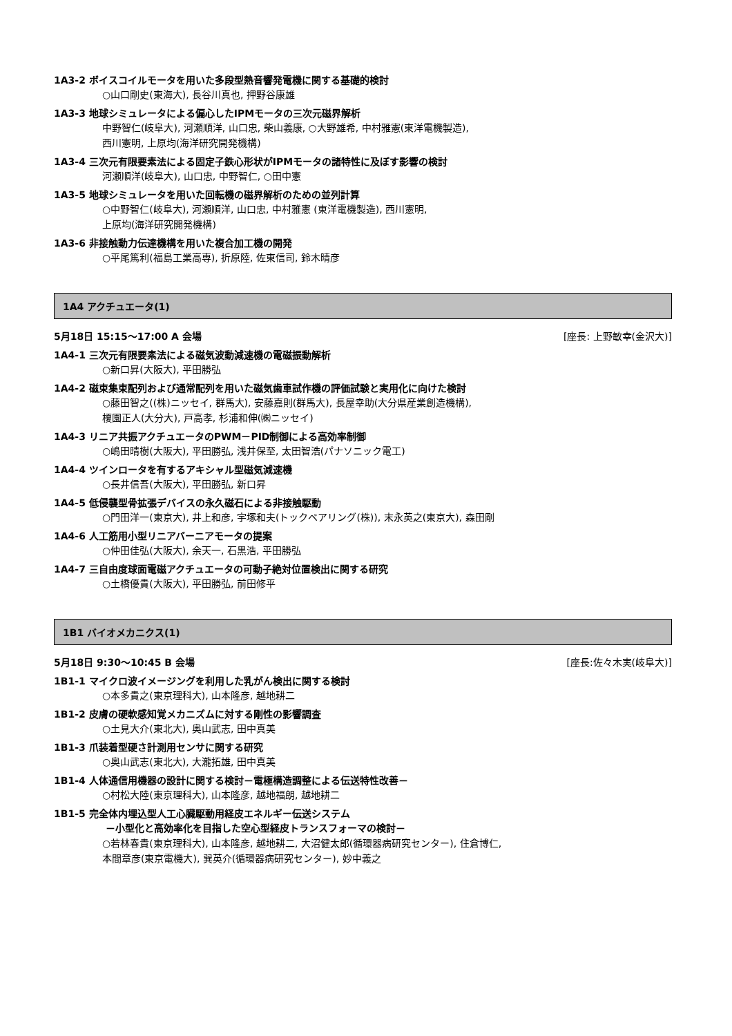1A3-2 ボイスコイルモータを用いた多段型熱音響発電機に関する基礎的検討
○山口剛史(東海大), 長谷川真也, 押野谷康雄
1A3-3 地球シミュレータによる偏心したIPMモータの三次元磁界解析
中野智仁(岐阜大), 河瀬順洋, 山口忠, 柴山義康, ○大野雄希, 中村雅憲(東洋電機製造),
西川憲明, 上原均(海洋研究開発機構)
1A3-4 三次元有限要素法による固定子鉄心形状がIPMモータの諸特性に及ぼす影響の検討
河瀬順洋(岐阜大), 山口忠, 中野智仁, ○田中憲
1A3-5 地球シミュレータを用いた回転機の磁界解析のための並列計算
○中野智仁(岐阜大), 河瀬順洋, 山口忠, 中村雅憲 (東洋電機製造), 西川憲明,
上原均(海洋研究開発機構)
1A3-6 非接触動力伝達機構を用いた複合加工機の開発
○平尾篤利(福島工業高専), 折原陸, 佐東信司, 鈴木晴彦
1A4 アクチュエータ(1)
5月18日 15:15〜17:00 A 会場 [座長: 上野敏幸(金沢大)]
1A4-1 三次元有限要素法による磁気波動減速機の電磁振動解析
○新口昇(大阪大), 平田勝弘
1A4-2 磁束集束配列および通常配列を用いた磁気歯車試作機の評価試験と実用化に向けた検討
○藤田智之((株)ニッセイ, 群馬大), 安藤嘉則(群馬大), 長屋幸助(大分県産業創造機構),
榎園正人(大分大), 戸高孝, 杉浦和伸(㈱ニッセイ)
1A4-3 リニア共振アクチュエータのPWM－PID制御による高効率制御
○嶋田晴樹(大阪大), 平田勝弘, 浅井保至, 太田智浩(パナソニック電工)
1A4-4 ツインロータを有するアキシャル型磁気減速機
○長井信吾(大阪大), 平田勝弘, 新口昇
1A4-5 低侵襲型骨拡張デバイスの永久磁石による非接触駆動
○門田洋一(東京大), 井上和彦, 宇塚和夫(トックベアリング(株)), 末永英之(東京大), 森田剛
1A4-6 人工筋用小型リニアバーニアモータの提案
○仲田佳弘(大阪大), 余天一, 石黒浩, 平田勝弘
1A4-7 三自由度球面電磁アクチュエータの可動子絶対位置検出に関する研究
○土橋優貴(大阪大), 平田勝弘, 前田修平
1B1 バイオメカニクス(1)
5月18日 9:30〜10:45 B 会場 [座長:佐々木実(岐阜大)]
1B1-1 マイクロ波イメージングを利用した乳がん検出に関する検討
○本多貴之(東京理科大), 山本隆彦, 越地耕二
1B1-2 皮膚の硬軟感知覚メカニズムに対する剛性の影響調査
○土見大介(東北大), 奥山武志, 田中真美
1B1-3 爪装着型硬さ計測用センサに関する研究
○奥山武志(東北大), 大瀧拓雄, 田中真美
1B1-4 人体通信用機器の設計に関する検討－電極構造調整による伝送特性改善－
○村松大陸(東京理科大), 山本隆彦, 越地福朗, 越地耕二
1B1-5 完全体内埋込型人工心臓駆動用経皮エネルギー伝送システム
－小型化と高効率化を目指した空心型経皮トランスフォーマの検討－
○若林春貴(東京理科大), 山本隆彦, 越地耕二, 大沼健太郎(循環器病研究センター), 住倉博仁,
本間章彦(東京電機大), 巽英介(循環器病研究センター), 妙中義之